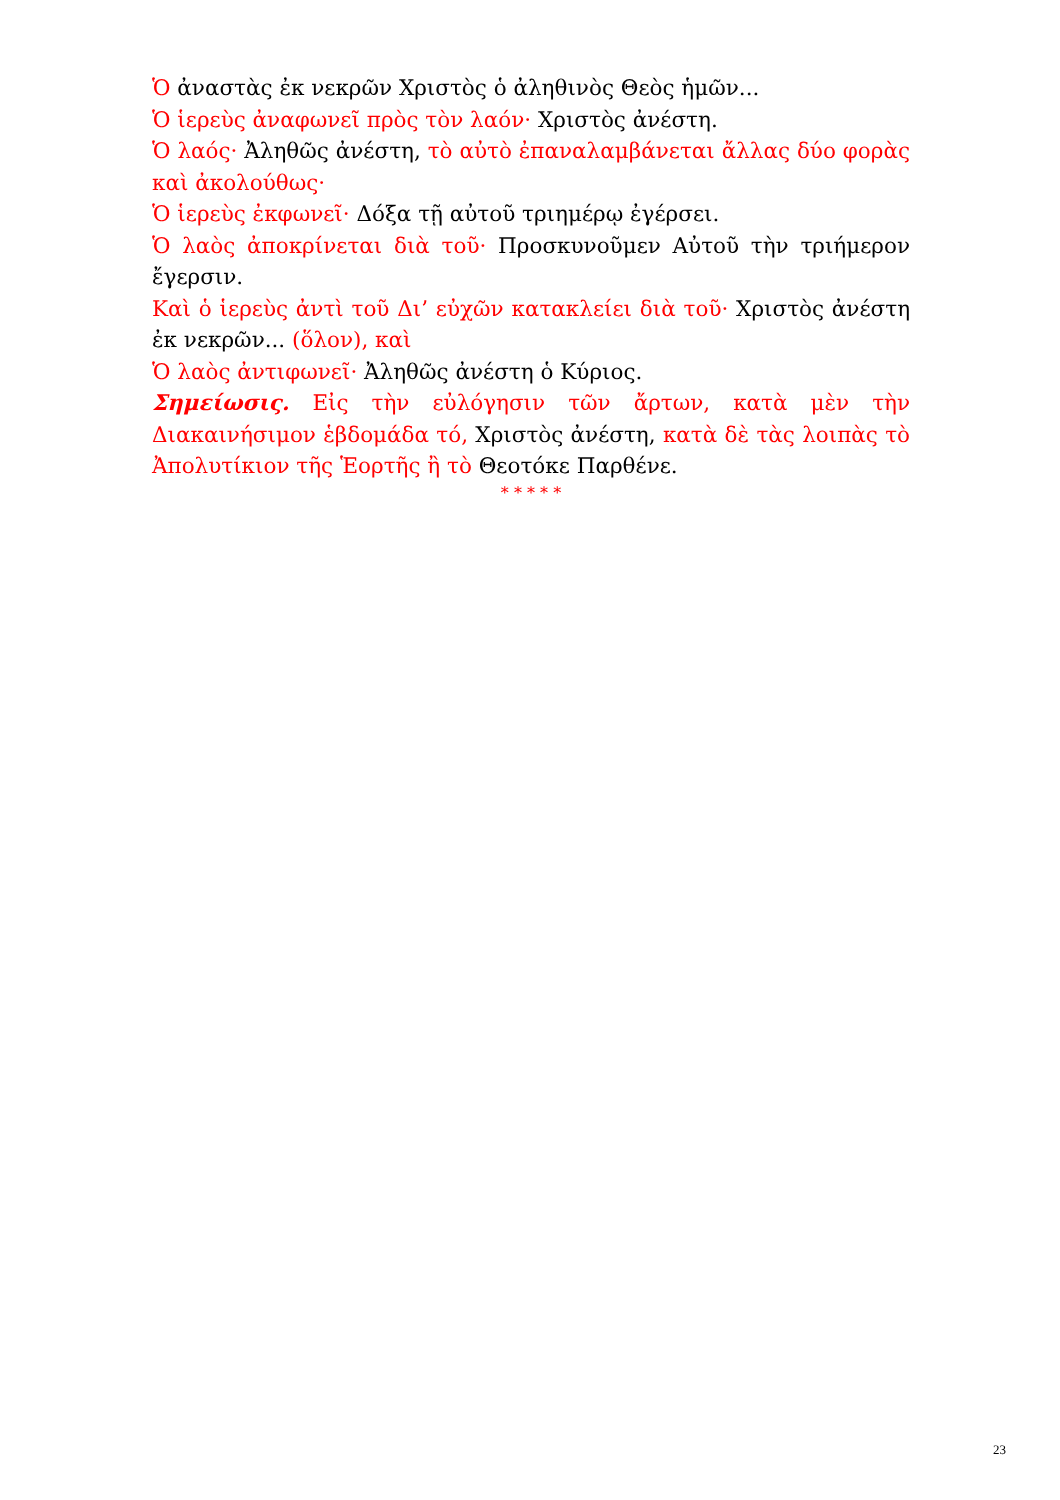Ὁ ἀναστὰς ἐκ νεκρῶν Χριστὸς ὁ ἀληθινὸς Θεὸς ἡμῶν...
Ὁ ἱερεὺς ἀναφωνεῖ πρὸς τὸν λαόν· Χριστὸς ἀνέστη.
Ὁ λαός· Ἀληθῶς ἀνέστη, τὸ αὐτὸ ἐπαναλαμβάνεται ἄλλας δύο φορὰς καὶ ἀκολούθως·
Ὁ ἱερεὺς ἐκφωνεῖ· Δόξα τῇ αὐτοῦ τριημέρῳ ἐγέρσει.
Ὁ λαὸς ἀποκρίνεται διὰ τοῦ· Προσκυνοῦμεν Αὐτοῦ τὴν τριήμερον ἔγερσιν.
Καὶ ὁ ἱερεὺς ἀντὶ τοῦ Δι’ εὐχῶν κατακλείει διὰ τοῦ· Χριστὸς ἀνέστη ἐκ νεκρῶν... (ὅλον), καὶ
Ὁ λαὸς ἀντιφωνεῖ· Ἀληθῶς ἀνέστη ὁ Κύριος.
Σημείωσις. Εἰς τὴν εὐλόγησιν τῶν ἄρτων, κατὰ μὲν τὴν Διακαινήσιμον ἑβδομάδα τό, Χριστὸς ἀνέστη, κατὰ δὲ τὰς λοιπὰς τὸ Ἀπολυτίκιον τῆς Ἑορτῆς ἢ τὸ Θεοτόκε Παρθένε.
* * * * *
23